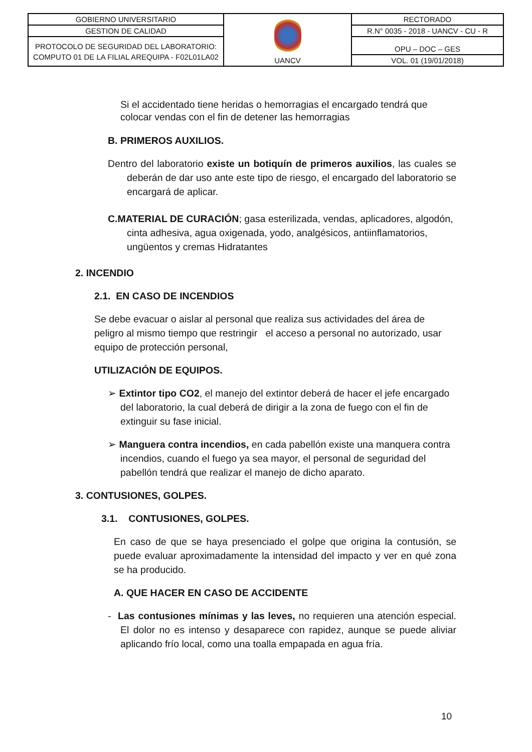| GOBIERNO UNIVERSITARIO | UANCV | RECTORADO |
| GESTION DE CALIDAD | | R.N° 0035 - 2018 - UANCV - CU - R |
| PROTOCOLO DE SEGURIDAD DEL LABORATORIO: COMPUTO 01 DE LA FILIAL AREQUIPA - F02L01LA02 | | OPU – DOC – GES |
| | | VOL. 01 (19/01/2018) |
Si el accidentado tiene heridas o hemorragias el encargado tendrá que colocar vendas con el fin de detener las hemorragias
B. PRIMEROS AUXILIOS.
Dentro del laboratorio existe un botiquín de primeros auxilios, las cuales se deberán de dar uso ante este tipo de riesgo, el encargado del laboratorio se encargará de aplicar.
C.MATERIAL DE CURACIÓN; gasa esterilizada, vendas, aplicadores, algodón, cinta adhesiva, agua oxigenada, yodo, analgésicos, antiinflamatorios, ungüentos y cremas Hidratantes
2. INCENDIO
2.1. EN CASO DE INCENDIOS
Se debe evacuar o aislar al personal que realiza sus actividades del área de peligro al mismo tiempo que restringir el acceso a personal no autorizado, usar equipo de protección personal,
UTILIZACIÓN DE EQUIPOS.
➢ Extintor tipo CO2, el manejo del extintor deberá de hacer el jefe encargado del laboratorio, la cual deberá de dirigir a la zona de fuego con el fin de extinguir su fase inicial.
➢ Manguera contra incendios, en cada pabellón existe una manquera contra incendios, cuando el fuego ya sea mayor, el personal de seguridad del pabellón tendrá que realizar el manejo de dicho aparato.
3. CONTUSIONES, GOLPES.
3.1. CONTUSIONES, GOLPES.
En caso de que se haya presenciado el golpe que origina la contusión, se puede evaluar aproximadamente la intensidad del impacto y ver en qué zona se ha producido.
A. QUE HACER EN CASO DE ACCIDENTE
- Las contusiones mínimas y las leves, no requieren una atención especial. El dolor no es intenso y desaparece con rapidez, aunque se puede aliviar aplicando frío local, como una toalla empapada en agua fría.
10